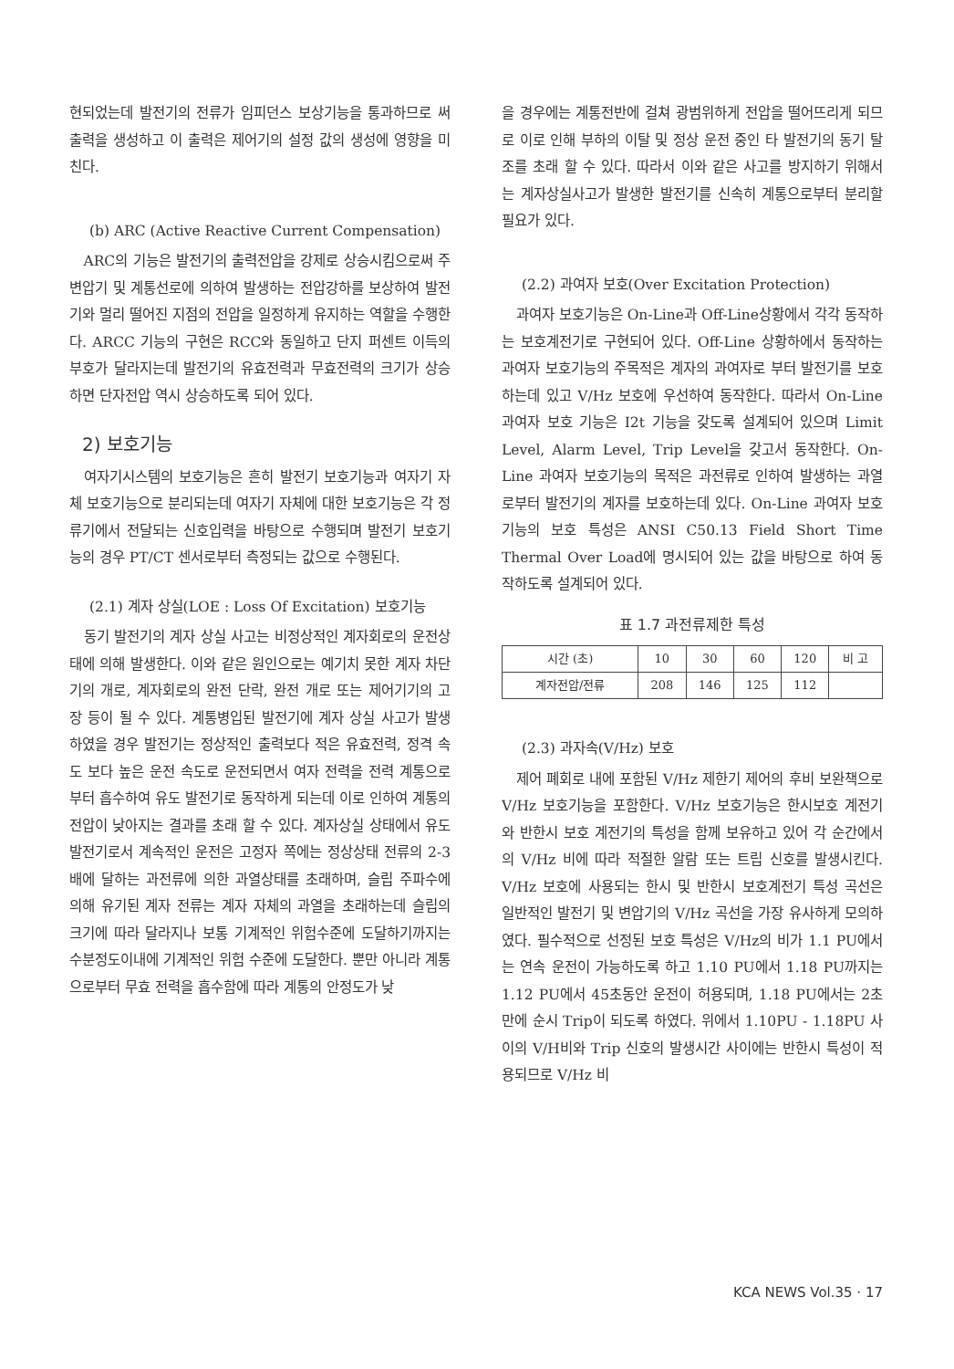현되었는데 발전기의 전류가 임피던스 보상기능을 통과하므로 써 출력을 생성하고 이 출력은 제어기의 설정 값의 생성에 영향을 미친다.
(b) ARC (Active Reactive Current Compensation)
ARC의 기능은 발전기의 출력전압을 강제로 상승시킴으로써 주변압기 및 계통선로에 의하여 발생하는 전압강하를 보상하여 발전기와 멀리 떨어진 지점의 전압을 일정하게 유지하는 역할을 수행한다. ARCC 기능의 구현은 RCC와 동일하고 단지 퍼센트 이득의 부호가 달라지는데 발전기의 유효전력과 무효전력의 크기가 상승하면 단자전압 역시 상승하도록 되어 있다.
2) 보호기능
여자기시스템의 보호기능은 흔히 발전기 보호기능과 여자기 자체 보호기능으로 분리되는데 여자기 자체에 대한 보호기능은 각 정류기에서 전달되는 신호입력을 바탕으로 수행되며 발전기 보호기능의 경우 PT/CT 센서로부터 측정되는 값으로 수행된다.
(2.1) 계자 상실(LOE : Loss Of Excitation) 보호기능
동기 발전기의 계자 상실 사고는 비정상적인 계자회로의 운전상태에 의해 발생한다. 이와 같은 원인으로는 예기치 못한 계자 차단기의 개로, 계자회로의 완전 단락, 완전 개로 또는 제어기기의 고장 등이 될 수 있다. 계통병입된 발전기에 계자 상실 사고가 발생하였을 경우 발전기는 정상적인 출력보다 적은 유효전력, 정격 속도 보다 높은 운전 속도로 운전되면서 여자 전력을 전력 계통으로부터 흡수하여 유도 발전기로 동작하게 되는데 이로 인하여 계통의 전압이 낮아지는 결과를 초래 할 수 있다. 계자상실 상태에서 유도 발전기로서 계속적인 운전은 고정자 쪽에는 정상상태 전류의 2-3배에 달하는 과전류에 의한 과열상태를 초래하며, 슬립 주파수에 의해 유기된 계자 전류는 계자 자체의 과열을 초래하는데 슬립의 크기에 따라 달라지나 보통 기계적인 위험수준에 도달하기까지는 수분정도이내에 기계적인 위험 수준에 도달한다. 뿐만 아니라 계통으로부터 무효 전력을 흡수함에 따라 계통의 안정도가 낮
을 경우에는 계통전반에 걸쳐 광범위하게 전압을 떨어뜨리게 되므로 이로 인해 부하의 이탈 및 정상 운전 중인 타 발전기의 동기 탈조를 초래 할 수 있다. 따라서 이와 같은 사고를 방지하기 위해서는 계자상실사고가 발생한 발전기를 신속히 계통으로부터 분리할 필요가 있다.
(2.2) 과여자 보호(Over Excitation Protection)
과여자 보호기능은 On-Line과 Off-Line상황에서 각각 동작하는 보호계전기로 구현되어 있다. Off-Line 상황하에서 동작하는 과여자 보호기능의 주목적은 계자의 과여자로 부터 발전기를 보호하는데 있고 V/Hz 보호에 우선하여 동작한다. 따라서 On-Line 과여자 보호 기능은 I2t 기능을 갖도록 설계되어 있으며 Limit Level, Alarm Level, Trip Level을 갖고서 동작한다. On-Line 과여자 보호기능의 목적은 과전류로 인하여 발생하는 과열로부터 발전기의 계자를 보호하는데 있다. On-Line 과여자 보호기능의 보호 특성은 ANSI C50.13 Field Short Time Thermal Over Load에 명시되어 있는 값을 바탕으로 하여 동작하도록 설계되어 있다.
표 1.7 과전류제한 특성
| 시간 (초) | 10 | 30 | 60 | 120 | 비 고 |
| 계자전압/전류 | 208 | 146 | 125 | 112 | |
(2.3) 과자속(V/Hz) 보호
제어 폐회로 내에 포함된 V/Hz 제한기 제어의 후비 보완책으로 V/Hz 보호기능을 포함한다. V/Hz 보호기능은 한시보호 계전기와 반한시 보호 계전기의 특성을 함께 보유하고 있어 각 순간에서의 V/Hz 비에 따라 적절한 알람 또는 트립 신호를 발생시킨다. V/Hz 보호에 사용되는 한시 및 반한시 보호계전기 특성 곡선은 일반적인 발전기 및 변압기의 V/Hz 곡선을 가장 유사하게 모의하였다. 필수적으로 선정된 보호 특성은 V/Hz의 비가 1.1 PU에서는 연속 운전이 가능하도록 하고 1.10 PU에서 1.18 PU까지는 1.12 PU에서 45초동안 운전이 허용되며, 1.18 PU에서는 2초 만에 순시 Trip이 되도록 하였다. 위에서 1.10PU - 1.18PU 사이의 V/H비와 Trip 신호의 발생시간 사이에는 반한시 특성이 적용되므로 V/Hz 비
KCA NEWS Vol.35 · 17